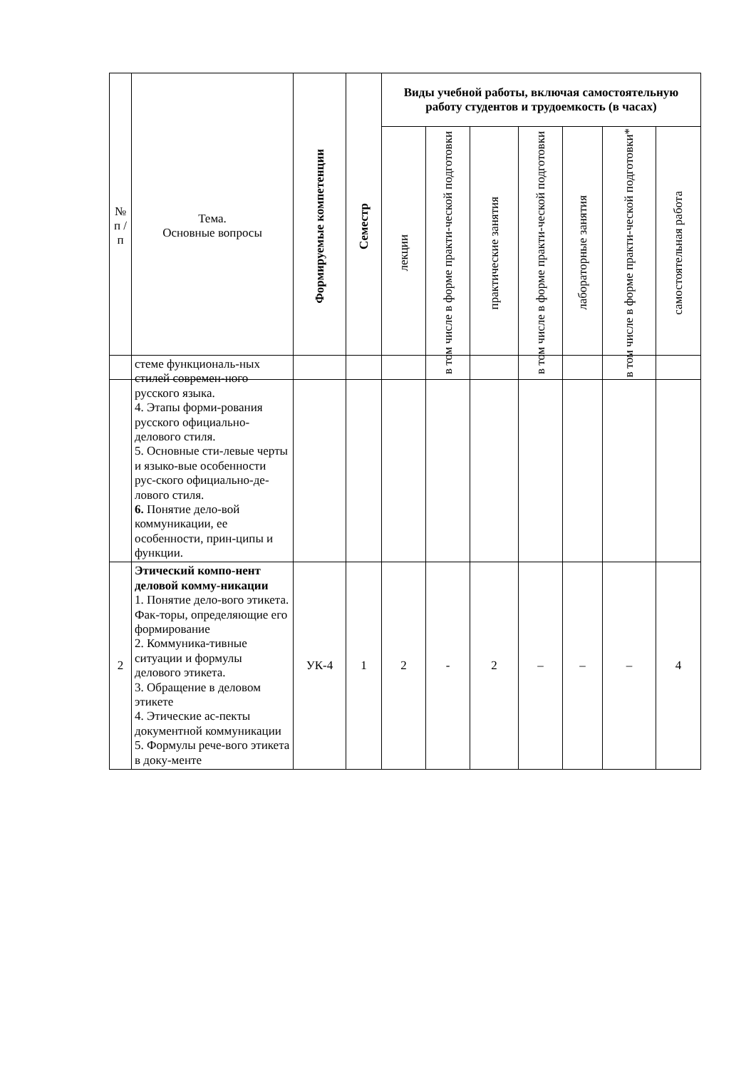| № п / п | Тема. Основные вопросы | Формируемые компетенции | Семестр | Виды учебной работы, включая самостоятельную работу студентов и трудоемкость (в часах) | | | | | | |
| --- | --- | --- | --- | --- | --- | --- | --- | --- | --- | --- |
| | | | | лекции | в том числе в форме практи-ческой подготовки | практические занятия | в том числе в форме практи-ческой подготовки | лабораторные занятия | в том числе в форме практи-ческой подготовки* | самостоятельная работа |
| | стеме функциональ-ных стилей современ-ного русского языка. 4. Этапы форми-рования русского официально-делового стиля. 5. Основные сти-левые черты и языко-вые особенности рус-ского официально-де-лового стиля. 6. Понятие дело-вой коммуникации, ее особенности, прин-ципы и функции. | | | | | | | | | |
| 2 | Этический компо-нент деловой комму-никации 1. Понятие дело-вого этикета. Фак-торы, определяющие его формирование 2. Коммуника-тивные ситуации и формулы делового этикета. 3. Обращение в деловом этикете 4. Этические ас-пекты документной коммуникации 5. Формулы рече-вого этикета в доку-менте | УК-4 | 1 | 2 | - | 2 | – | – | – | 4 |